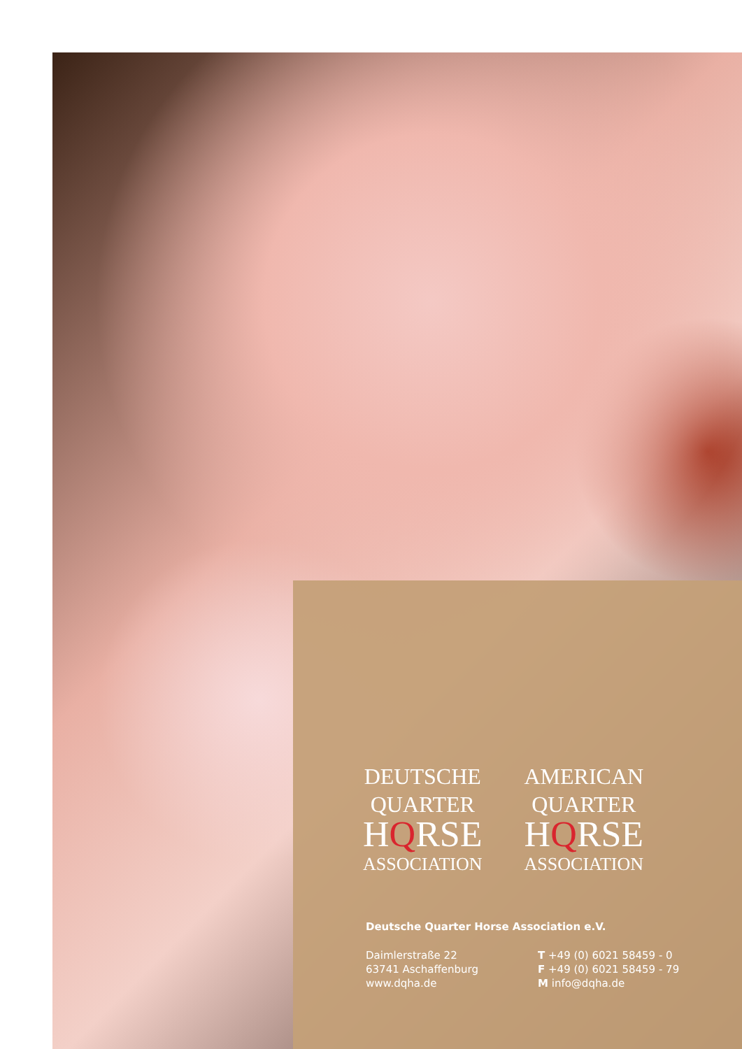DEUTSCHE
QUARTER
HQRSE
ASSOCIATION
AMERICAN
QUARTER
HQRSE
ASSOCIATION
Deutsche Quarter Horse Association e.V.
Daimlerstraße 22
63741 Aschaffenburg
www.dqha.de
T +49 (0) 6021 58459 - 0
F +49 (0) 6021 58459 - 79
M info@dqha.de